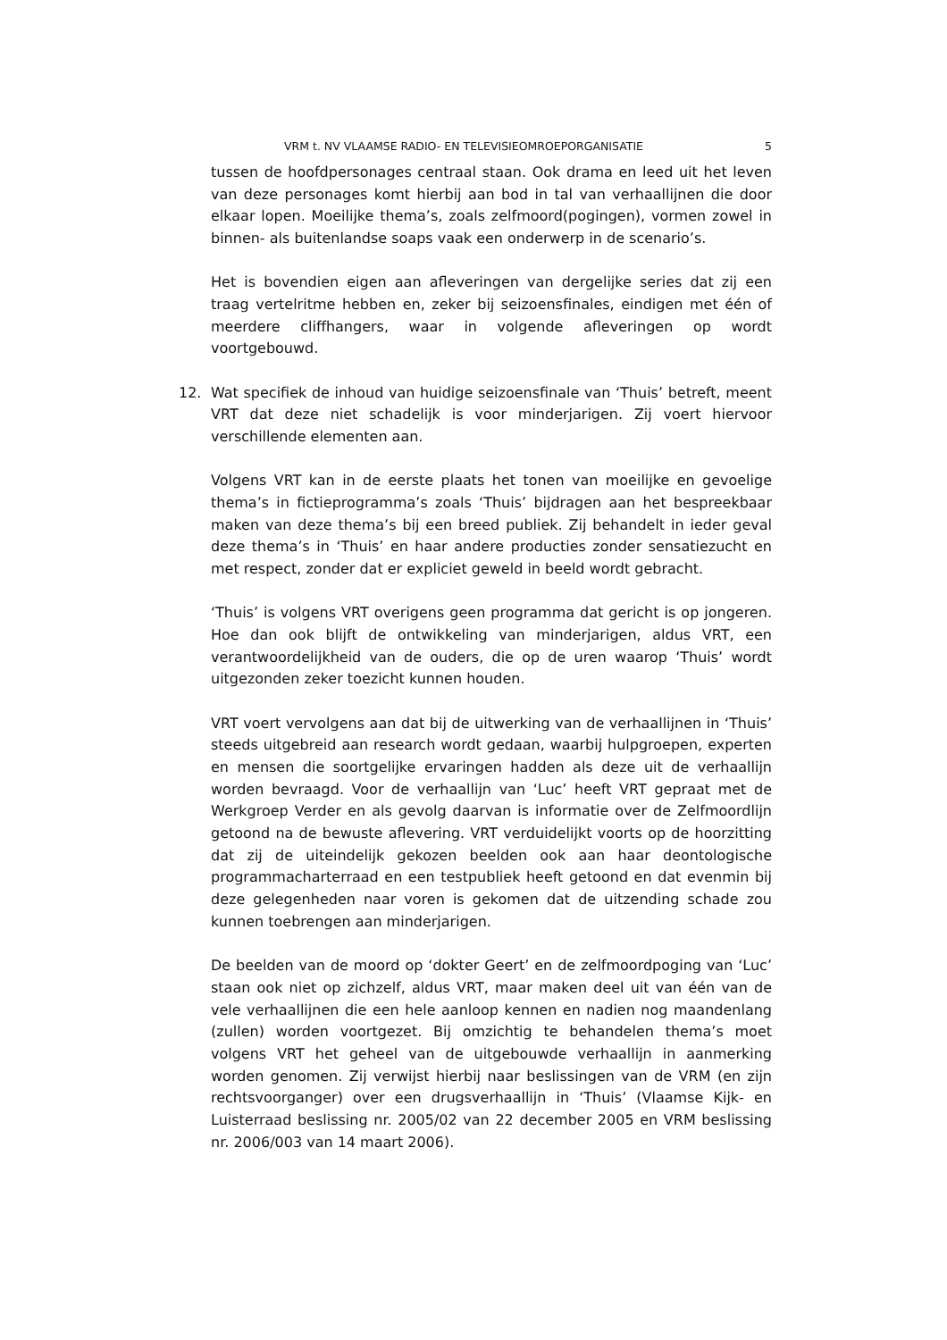VRM t. NV VLAAMSE RADIO- EN TELEVISIEOMROEPORGANISATIE 5
tussen de hoofdpersonages centraal staan. Ook drama en leed uit het leven van deze personages komt hierbij aan bod in tal van verhaallijnen die door elkaar lopen. Moeilijke thema’s, zoals zelfmoord(pogingen), vormen zowel in binnen- als buitenlandse soaps vaak een onderwerp in de scenario’s.
Het is bovendien eigen aan afleveringen van dergelijke series dat zij een traag vertelritme hebben en, zeker bij seizoensfinales, eindigen met één of meerdere cliffhangers, waar in volgende afleveringen op wordt voortgebouwd.
12. Wat specifiek de inhoud van huidige seizoensfinale van ‘Thuis’ betreft, meent VRT dat deze niet schadelijk is voor minderjarigen. Zij voert hiervoor verschillende elementen aan.
Volgens VRT kan in de eerste plaats het tonen van moeilijke en gevoelige thema’s in fictieprogramma’s zoals ‘Thuis’ bijdragen aan het bespreekbaar maken van deze thema’s bij een breed publiek. Zij behandelt in ieder geval deze thema’s in ‘Thuis’ en haar andere producties zonder sensatiezucht en met respect, zonder dat er expliciet geweld in beeld wordt gebracht.
‘Thuis’ is volgens VRT overigens geen programma dat gericht is op jongeren. Hoe dan ook blijft de ontwikkeling van minderjarigen, aldus VRT, een verantwoordelijkheid van de ouders, die op de uren waarop ‘Thuis’ wordt uitgezonden zeker toezicht kunnen houden.
VRT voert vervolgens aan dat bij de uitwerking van de verhaallijnen in ‘Thuis’ steeds uitgebreid aan research wordt gedaan, waarbij hulpgroepen, experten en mensen die soortgelijke ervaringen hadden als deze uit de verhaallijn worden bevraagd. Voor de verhaallijn van ‘Luc’ heeft VRT gepraat met de Werkgroep Verder en als gevolg daarvan is informatie over de Zelfmoordlijn getoond na de bewuste aflevering. VRT verduidelijkt voorts op de hoorzitting dat zij de uiteindelijk gekozen beelden ook aan haar deontologische programmacharterraad en een testpubliek heeft getoond en dat evenmin bij deze gelegenheden naar voren is gekomen dat de uitzending schade zou kunnen toebrengen aan minderjarigen.
De beelden van de moord op ‘dokter Geert’ en de zelfmoordpoging van ‘Luc’ staan ook niet op zichzelf, aldus VRT, maar maken deel uit van één van de vele verhaallijnen die een hele aanloop kennen en nadien nog maandenlang (zullen) worden voortgezet. Bij omzichtig te behandelen thema’s moet volgens VRT het geheel van de uitgebouwde verhaallijn in aanmerking worden genomen. Zij verwijst hierbij naar beslissingen van de VRM (en zijn rechtsvoorganger) over een drugsverhaallijn in ‘Thuis’ (Vlaamse Kijk- en Luisterraad beslissing nr. 2005/02 van 22 december 2005 en VRM beslissing nr. 2006/003 van 14 maart 2006).